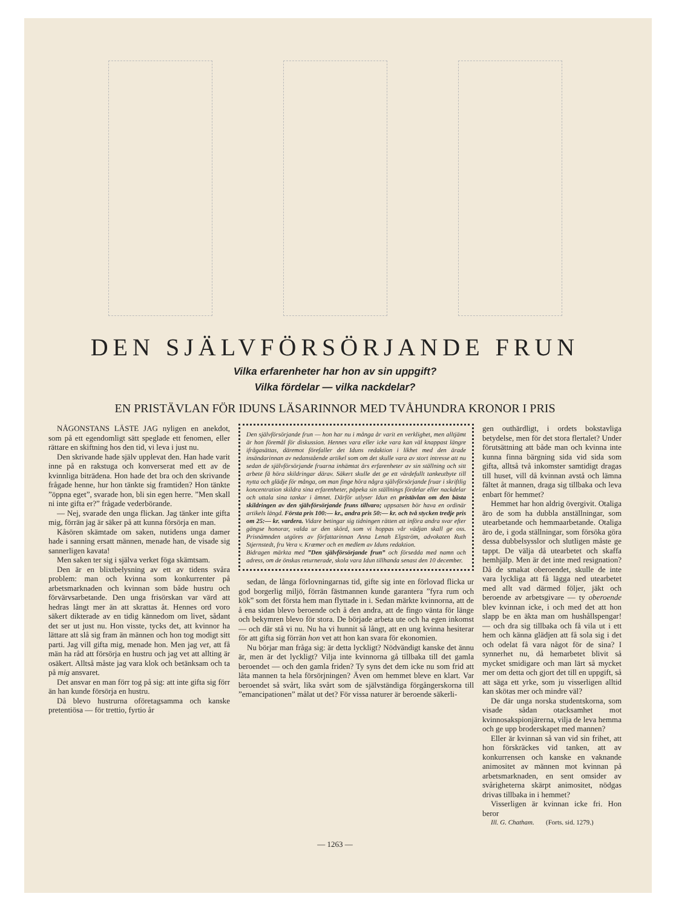DEN SJÄLVFÖRSÖRJANDE FRUN
Vilka erfarenheter har hon av sin uppgift?
Vilka fördelar — vilka nackdelar?
EN PRISTÄVLAN FÖR IDUNS LÄSARINNOR MED TVÅHUNDRA KRONOR I PRIS
NÅGONSTANS LÄSTE JAG nyligen en anekdot, som på ett egendomligt sätt speglade ett fenomen, eller rättare en skiftning hos den tid, vi leva i just nu.
Den skrivande hade själv upplevat den. Han hade varit inne på en rakstuga och konverserat med ett av de kvinnliga biträdena. Hon hade det bra och den skrivande frågade henne, hur hon tänkte sig framtiden? Hon tänkte ”öppna eget”, svarade hon, bli sin egen herre. ”Men skall ni inte gifta er?” frågade vederbörande.
— Nej, svarade den unga flickan. Jag tänker inte gifta mig, förrän jag är säker på att kunna försörja en man.
Kåsören skämtade om saken, nutidens unga damer hade i sanning ersatt männen, menade han, de visade sig sannerligen kavata!
Men saken ter sig i själva verket föga skämtsam.
Den är en blixtbelysning av ett av tidens svåra problem: man och kvinna som konkurrenter på arbetsmarknaden och kvinnan som både hustru och förvärvsarbetande. Den unga frisörskan var värd att hedras långt mer än att skrattas åt. Hennes ord voro säkert dikterade av en tidig kännedom om livet, sådant det ser ut just nu. Hon visste, tycks det, att kvinnor ha lättare att slå sig fram än männen och hon tog modigt sitt parti. Jag vill gifta mig, menade hon. Men jag vet, att få män ha råd att försörja en hustru och jag vet att allting är osäkert. Alltså måste jag vara klok och betänksam och ta på mig ansvaret.
Det ansvar en man förr tog på sig: att inte gifta sig förr än han kunde försörja en hustru.
Då blevo hustrurna oföretagsamma och kanske pretentiösa — för trettio, fyrtio år
Den självförsörjande frun — hon har nu i många år varit en verklighet, men alltjämt är hon föremål för diskussion. Hennes vara eller icke vara kan väl knappast längre ifrågasättas, däremot förefaller det Iduns redaktion i likhet med den ärade insändarinnan av nedanstående artikel som om det skulle vara av stort intresse att nu sedan de självförsörjande fruarna inhämtat års erfarenheter av sin ställning och sitt arbete få höra skildringar därav. Säkert skulle det ge ett värdefullt tankeutbyte till nytta och glädje för många, om man finge höra några självförsörjande fruar i skriftlig koncentration skildra sina erfarenheter, påpeka sin ställnings fördelar eller nackdelar och uttala sina tankar i ämnet. Därför utlyser Idun en pristävlan om den bästa skildringen av den självförsörjande fruns tillvaro; uppsatsen bör hava en ordinär artikels längd. Första pris 100:— kr., andra pris 50:— kr. och två stycken tredje pris om 25:— kr. vardera. Vidare betingar sig tidningen rätten att införa andra svar efter gängse honorar, valda ur den skörd, som vi hoppas vår vädjan skall ge oss. Prisnämnden utgöres av författarinnan Anna Lenah Elgström, advokaten Ruth Stjernstedt, fru Vera v. Kræmer och en medlem av Iduns redaktion.
Bidragen märkta med ”Den självförsörjande frun” och försedda med namn och adress, om de önskas returnerade, skola vara Idun tillhanda senast den 10 december.
sedan, de långa förlovningarnas tid, gifte sig inte en förlovad flicka ur god borgerlig miljö, förrän fästmannen kunde garantera ”fyra rum och kök” som det första hem man flyttade in i. Sedan märkte kvinnorna, att de å ena sidan blevo beroende och å den andra, att de fingo vänta för länge och bekymren blevo för stora. De började arbeta ute och ha egen inkomst — och där stå vi nu. Nu ha vi hunnit så långt, att en ung kvinna hesiterar för att gifta sig förrän hon vet att hon kan svara för ekonomien.
Nu börjar man fråga sig: är detta lyckligt? Nödvändigt kanske det ännu är, men är det lyckligt? Vilja inte kvinnorna gå tillbaka till det gamla beroendet — och den gamla friden? Ty syns det dem icke nu som frid att låta mannen ta hela försörjningen? Även om hemmet bleve en klart. Var beroendet så svårt, lika svårt som de självständiga förgångerskorna till ”emancipationen” målat ut det? För vissa naturer är beroende säkerli-
gen outhärdligt, i ordets bokstavliga betydelse, men för det stora flertalet? Under förutsättning att både man och kvinna inte kunna finna bärgning sida vid sida som gifta, alltså två inkomster samtidigt dragas till huset, vill då kvinnan avstå och lämna fältet åt mannen, draga sig tillbaka och leva enbart för hemmet?
Hemmet har hon aldrig övergivit. Otaliga äro de som ha dubbla anställningar, som utearbetande och hemmaarbetande. Otaliga äro de, i goda ställningar, som försöka göra dessa dubbelsysslor och slutligen måste ge tappt. De välja då utearbetet och skaffa hemhjälp. Men är det inte med resignation? Då de smakat oberoendet, skulle de inte vara lyckliga att få lägga ned utearbetet med allt vad därmed följer, jäkt och beroende av arbetsgivare — ty oberoende blev kvinnan icke, i och med det att hon slapp be en äkta man om hushållspengar! — och dra sig tillbaka och få vila ut i ett hem och känna glädjen att få sola sig i det och odelat få vara något för de sina? I synnerhet nu, då hemarbetet blivit så mycket smidigare och man lärt så mycket mer om detta och gjort det till en uppgift, så att säga ett yrke, som ju visserligen alltid kan skötas mer och mindre väl?
De där unga norska studentskorna, som visade sådan otacksamhet mot kvinnosakspionjärerna, vilja de leva hemma och ge upp broderskapet med mannen?
Eller är kvinnan så van vid sin frihet, att hon förskräckes vid tanken, att av konkurrensen och kanske en vaknande animositet av männen mot kvinnan på arbetsmarknaden, en sent omsider av svårigheterna skärpt animositet, nödgas drivas tillbaka in i hemmet?
Visserligen är kvinnan icke fri. Hon beror
Ill. G. Chatham. (Forts. sid. 1279.)
— 1263 —